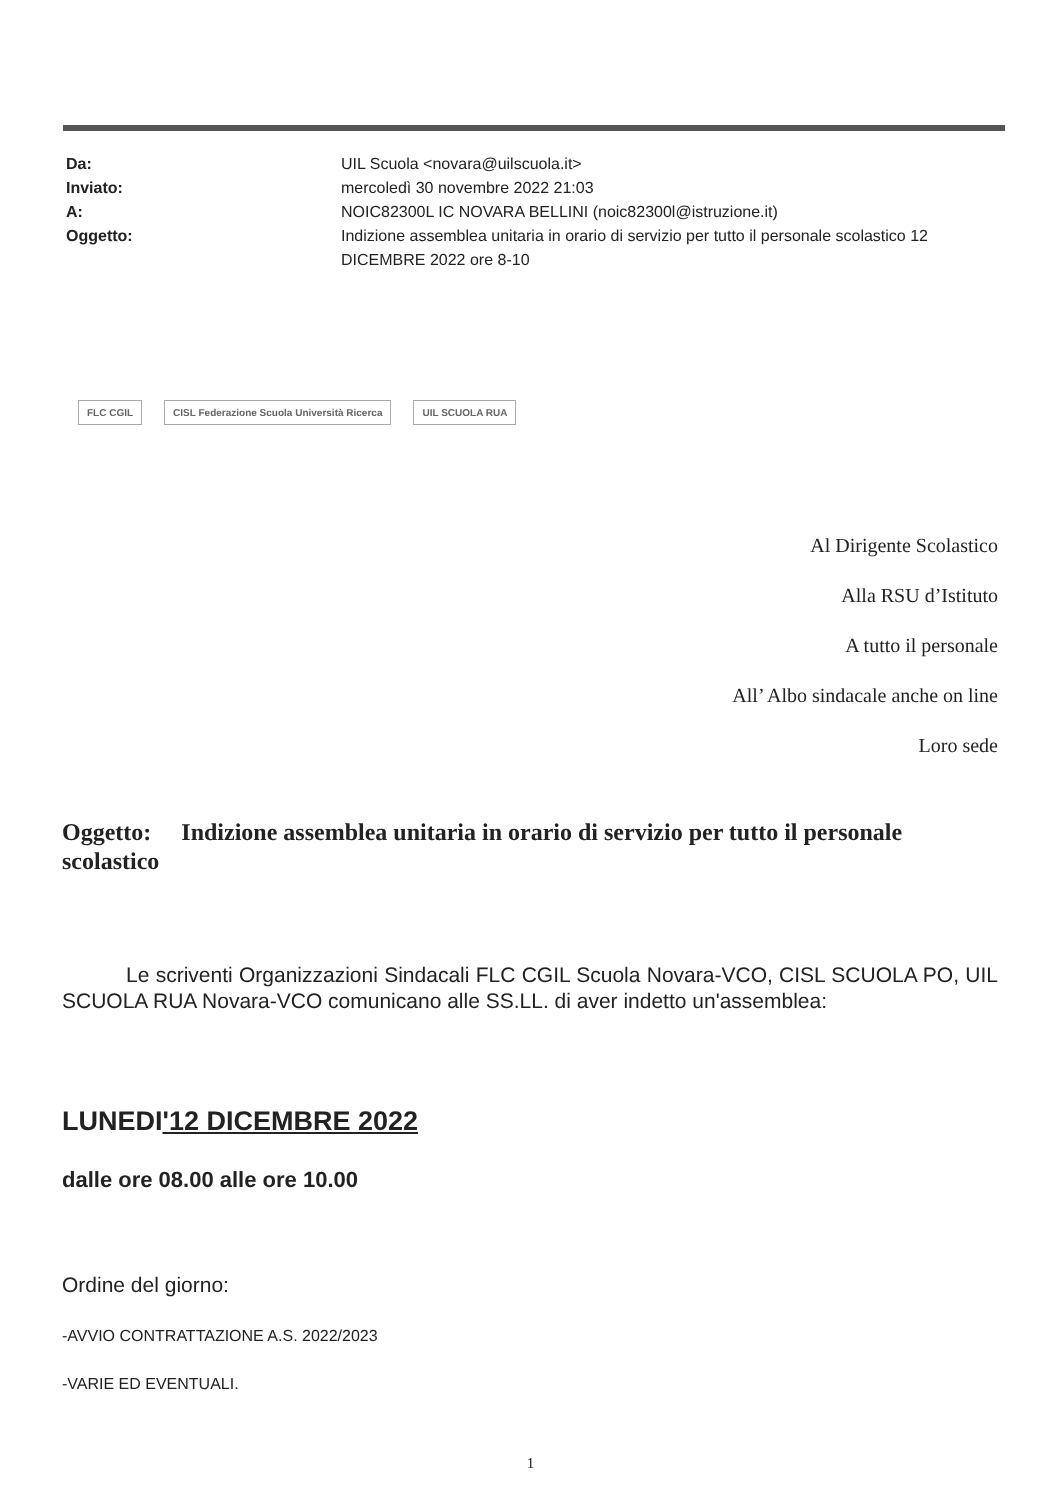Da: UIL Scuola <novara@uilscuola.it>
Inviato: mercoledì 30 novembre 2022 21:03
A: NOIC82300L IC NOVARA BELLINI (noic82300l@istruzione.it)
Oggetto: Indizione assemblea unitaria in orario di servizio per tutto il personale scolastico 12 DICEMBRE 2022 ore 8-10
FLC CGIL CISL Federazione Scuola Università Ricerca UIL SCUOLA RUA
Al Dirigente Scolastico
Alla RSU d’Istituto
A tutto il personale
All’ Albo sindacale anche on line
Loro sede
Oggetto: Indizione assemblea unitaria in orario di servizio per tutto il personale scolastico
Le scriventi Organizzazioni Sindacali FLC CGIL Scuola Novara-VCO, CISL SCUOLA PO, UIL SCUOLA RUA Novara-VCO comunicano alle SS.LL. di aver indetto un'assemblea:
LUNEDI'12 DICEMBRE 2022
dalle ore 08.00 alle ore 10.00
Ordine del giorno:
-AVVIO CONTRATTAZIONE A.S. 2022/2023
-VARIE ED EVENTUALI.
1